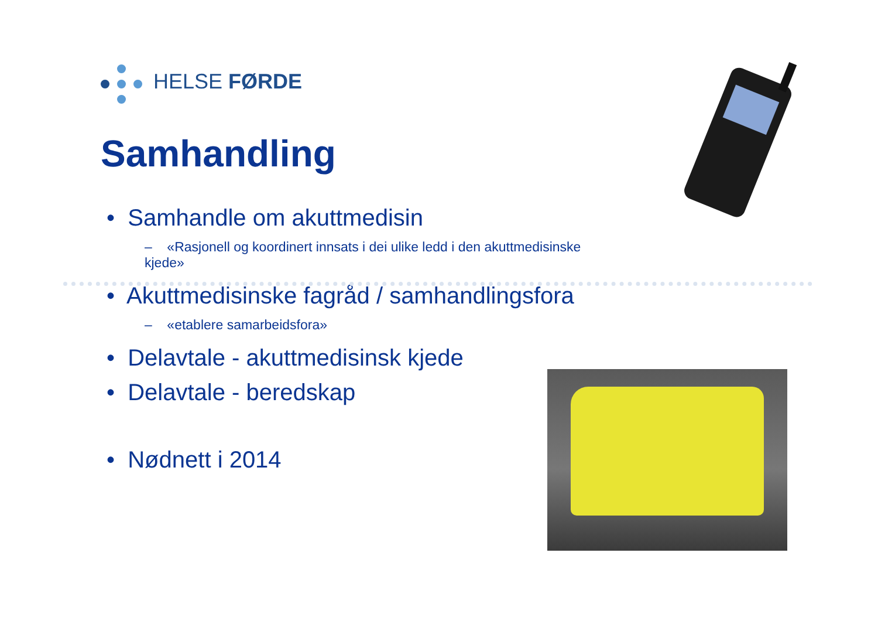HELSE FØRDE
Samhandling
• Samhandle om akuttmedisin
– «Rasjonell og koordinert innsats i dei ulike ledd i den akuttmedisinske kjede»
• Akuttmedisinske fagråd / samhandlingsfora
– «etablere samarbeidsfora»
• Delavtale - akuttmedisinsk kjede
• Delavtale - beredskap
• Nødnett i 2014